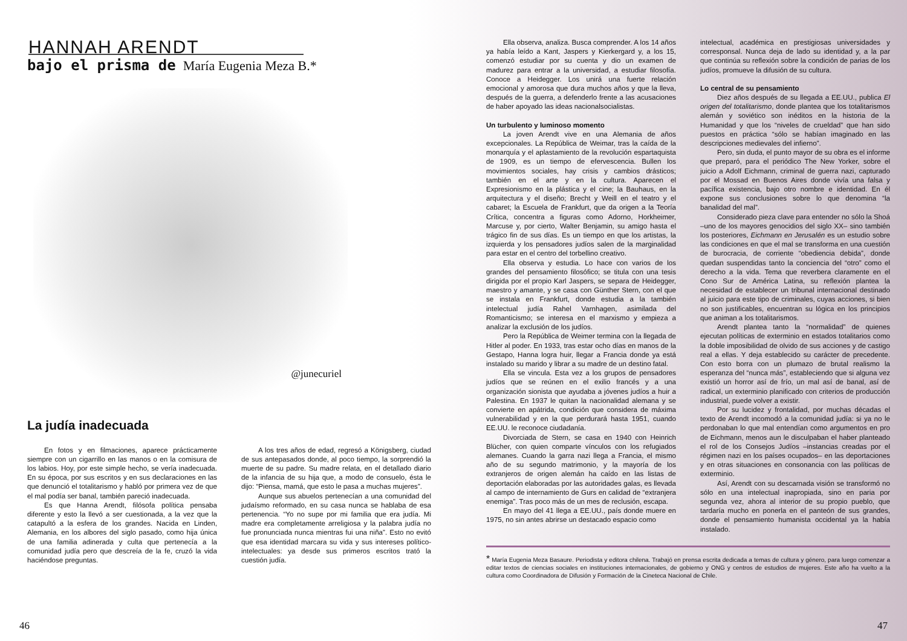HANNAH ARENDT
bajo el prisma de María Eugenia Meza B.*
@junecuriel
La judía inadecuada
En fotos y en filmaciones, aparece prácticamente siempre con un cigarrillo en las manos o en la comisura de los labios. Hoy, por este simple hecho, se vería inadecuada. En su época, por sus escritos y en sus declaraciones en las que denunció el totalitarismo y habló por primera vez de que el mal podía ser banal, también pareció inadecuada.
Es que Hanna Arendt, filósofa política pensaba diferente y esto la llevó a ser cuestionada, a la vez que la catapultó a la esfera de los grandes. Nacida en Linden, Alemania, en los albores del siglo pasado, como hija única de una familia adinerada y culta que pertenecía a la comunidad judía pero que descreía de la fe, cruzó la vida haciéndose preguntas.
A los tres años de edad, regresó a Königsberg, ciudad de sus antepasados donde, al poco tiempo, la sorprendió la muerte de su padre. Su madre relata, en el detallado diario de la infancia de su hija que, a modo de consuelo, ésta le dijo: “Piensa, mamá, que esto le pasa a muchas mujeres”.
Aunque sus abuelos pertenecían a una comunidad del judaísmo reformado, en su casa nunca se hablaba de esa pertenencia. “Yo no supe por mi familia que era judía. Mi madre era completamente arreligiosa y la palabra judía no fue pronunciada nunca mientras fui una niña”. Esto no evitó que esa identidad marcara su vida y sus intereses político-intelectuales: ya desde sus primeros escritos trató la cuestión judía.
46
Ella observa, analiza. Busca comprender. A los 14 años ya había leído a Kant, Jaspers y Kierkergard y, a los 15, comenzó estudiar por su cuenta y dio un examen de madurez para entrar a la universidad, a estudiar filosofía. Conoce a Heidegger. Los unirá una fuerte relación emocional y amorosa que dura muchos años y que la lleva, después de la guerra, a defenderlo frente a las acusaciones de haber apoyado las ideas nacionalsocialistas.
Un turbulento y luminoso momento
La joven Arendt vive en una Alemania de años excepcionales. La República de Weimar, tras la caída de la monarquía y el aplastamiento de la revolución espartaquista de 1909, es un tiempo de efervescencia. Bullen los movimientos sociales, hay crisis y cambios drásticos; también en el arte y en la cultura. Aparecen el Expresionismo en la plástica y el cine; la Bauhaus, en la arquitectura y el diseño; Brecht y Weill en el teatro y el cabaret; la Escuela de Frankfurt, que da origen a la Teoría Crítica, concentra a figuras como Adorno, Horkheimer, Marcuse y, por cierto, Walter Benjamin, su amigo hasta el trágico fin de sus días. Es un tiempo en que los artistas, la izquierda y los pensadores judíos salen de la marginalidad para estar en el centro del torbellino creativo.
Ella observa y estudia. Lo hace con varios de los grandes del pensamiento filosófico; se titula con una tesis dirigida por el propio Karl Jaspers, se separa de Heidegger, maestro y amante, y se casa con Günther Stern, con el que se instala en Frankfurt, donde estudia a la también intelectual judía Rahel Varnhagen, asimilada del Romanticismo; se interesa en el marxismo y empieza a analizar la exclusión de los judíos.
Pero la República de Weimer termina con la llegada de Hitler al poder. En 1933, tras estar ocho días en manos de la Gestapo, Hanna logra huir, llegar a Francia donde ya está instalado su marido y librar a su madre de un destino fatal.
Ella se vincula. Esta vez a los grupos de pensadores judíos que se reúnen en el exilio francés y a una organización sionista que ayudaba a jóvenes judíos a huir a Palestina. En 1937 le quitan la nacionalidad alemana y se convierte en apátrida, condición que considera de máxima vulnerabilidad y en la que perdurará hasta 1951, cuando EE.UU. le reconoce ciudadanía.
Divorciada de Stern, se casa en 1940 con Heinrich Blücher, con quien comparte vínculos con los refugiados alemanes. Cuando la garra nazi llega a Francia, el mismo año de su segundo matrimonio, y la mayoría de los extranjeros de origen alemán ha caído en las listas de deportación elaboradas por las autoridades galas, es llevada al campo de internamiento de Gurs en calidad de “extranjera enemiga”. Tras poco más de un mes de reclusión, escapa.
En mayo del 41 llega a EE.UU., país donde muere en 1975, no sin antes abrirse un destacado espacio como
intelectual, académica en prestigiosas universidades y corresponsal. Nunca deja de lado su identidad y, a la par que continúa su reflexión sobre la condición de parias de los judíos, promueve la difusión de su cultura.
Lo central de su pensamiento
Diez años después de su llegada a EE.UU., publica El origen del totalitarismo, donde plantea que los totalitarismos alemán y soviético son inéditos en la historia de la Humanidad y que los “niveles de crueldad” que han sido puestos en práctica “sólo se habían imaginado en las descripciones medievales del infierno”.
Pero, sin duda, el punto mayor de su obra es el informe que preparó, para el periódico The New Yorker, sobre el juicio a Adolf Eichmann, criminal de guerra nazi, capturado por el Mossad en Buenos Aires donde vivía una falsa y pacífica existencia, bajo otro nombre e identidad. En él expone sus conclusiones sobre lo que denomina “la banalidad del mal”.
Considerado pieza clave para entender no sólo la Shoá –uno de los mayores genocidios del siglo XX– sino también los posteriores, Eichmann en Jerusalén es un estudio sobre las condiciones en que el mal se transforma en una cuestión de burocracia, de corriente “obediencia debida”, donde quedan suspendidas tanto la conciencia del “otro” como el derecho a la vida. Tema que reverbera claramente en el Cono Sur de América Latina, su reflexión plantea la necesidad de establecer un tribunal internacional destinado al juicio para este tipo de criminales, cuyas acciones, si bien no son justificables, encuentran su lógica en los principios que animan a los totalitarismos.
Arendt plantea tanto la “normalidad” de quienes ejecutan políticas de exterminio en estados totalitarios como la doble imposibilidad de olvido de sus acciones y de castigo real a ellas. Y deja establecido su carácter de precedente. Con esto borra con un plumazo de brutal realismo la esperanza del “nunca más”, estableciendo que si alguna vez existió un horror así de frío, un mal así de banal, así de radical, un exterminio planificado con criterios de producción industrial, puede volver a existir.
Por su lucidez y frontalidad, por muchas décadas el texto de Arendt incomodó a la comunidad judía: si ya no le perdonaban lo que mal entendían como argumentos en pro de Eichmann, menos aun le disculpaban el haber planteado el rol de los Consejos Judíos –instancias creadas por el régimen nazi en los países ocupados– en las deportaciones y en otras situaciones en consonancia con las políticas de exterminio.
Así, Arendt con su descarnada visión se transformó no sólo en una intelectual inapropiada, sino en paria por segunda vez, ahora al interior de su propio pueblo, que tardaría mucho en ponerla en el panteón de sus grandes, donde el pensamiento humanista occidental ya la había instalado.
* María Eugenia Meza Basaure. Periodista y editora chilena. Trabajó en prensa escrita dedicada a temas de cultura y género, para luego comenzar a editar textos de ciencias sociales en instituciones internacionales, de gobierno y ONG y centros de estudios de mujeres. Este año ha vuelto a la cultura como Coordinadora de Difusión y Formación de la Cineteca Nacional de Chile.
47